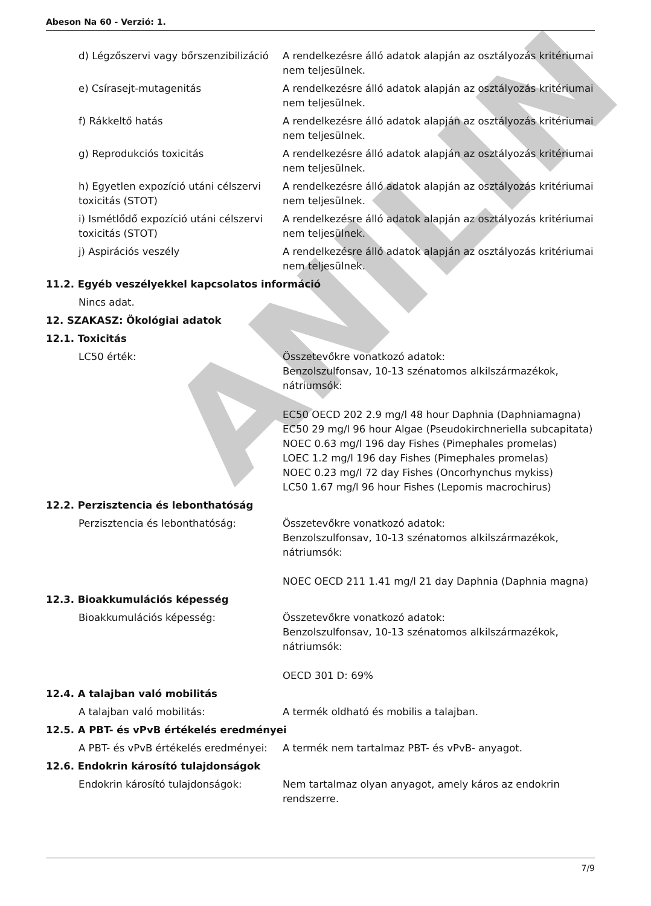ANILIN
Abeson Na 60 - Verzió: 1.
d) Légzőszervi vagy bőrszenzibilizáció
A rendelkezésre álló adatok alapján az osztályozás kritériumai nem teljesülnek.
e) Csírasejt-mutagenitás A rendelkezésre álló adatok alapján az osztályozás kritériumai nem teljesülnek.
f) Rákkeltő hatás A rendelkezésre álló adatok alapján az osztályozás kritériumai nem teljesülnek.
g) Reprodukciós toxicitás A rendelkezésre álló adatok alapján az osztályozás kritériumai nem teljesülnek.
h) Egyetlen expozíció utáni célszervi toxicitás (STOT)
A rendelkezésre álló adatok alapján az osztályozás kritériumai nem teljesülnek.
i) Ismétlődő expozíció utáni célszervi toxicitás (STOT)
A rendelkezésre álló adatok alapján az osztályozás kritériumai nem teljesülnek.
j) Aspirációs veszély A rendelkezésre álló adatok alapján az osztályozás kritériumai nem teljesülnek.
11.2. Egyéb veszélyekkel kapcsolatos információ
Nincs adat.
12. SZAKASZ: Ökológiai adatok
12.1. Toxicitás
LC50 érték: Összetevőkre vonatkozó adatok:
Benzolszulfonsav, 10-13 szénatomos alkilszármazékok, nátriumsók:
EC50 OECD 202 2.9 mg/l 48 hour Daphnia (Daphniamagna)
EC50 29 mg/l 96 hour Algae (Pseudokirchneriella subcapitata)
NOEC 0.63 mg/l 196 day Fishes (Pimephales promelas)
LOEC 1.2 mg/l 196 day Fishes (Pimephales promelas)
NOEC 0.23 mg/l 72 day Fishes (Oncorhynchus mykiss)
LC50 1.67 mg/l 96 hour Fishes (Lepomis macrochirus)
12.2. Perzisztencia és lebonthatóság
Perzisztencia és lebonthatóság: Összetevőkre vonatkozó adatok:
Benzolszulfonsav, 10-13 szénatomos alkilszármazékok, nátriumsók:
NOEC OECD 211 1.41 mg/l 21 day Daphnia (Daphnia magna)
12.3. Bioakkumulációs képesség
Bioakkumulációs képesség: Összetevőkre vonatkozó adatok:
Benzolszulfonsav, 10-13 szénatomos alkilszármazékok, nátriumsók:
OECD 301 D: 69%
12.4. A talajban való mobilitás
A talajban való mobilitás: A termék oldható és mobilis a talajban.
12.5. A PBT- és vPvB értékelés eredményei
A PBT- és vPvB értékelés eredményei:
A termék nem tartalmaz PBT- és vPvB- anyagot.
12.6. Endokrin károsító tulajdonságok
Endokrin károsító tulajdonságok: Nem tartalmaz olyan anyagot, amely káros az endokrin rendszerre.
7/9